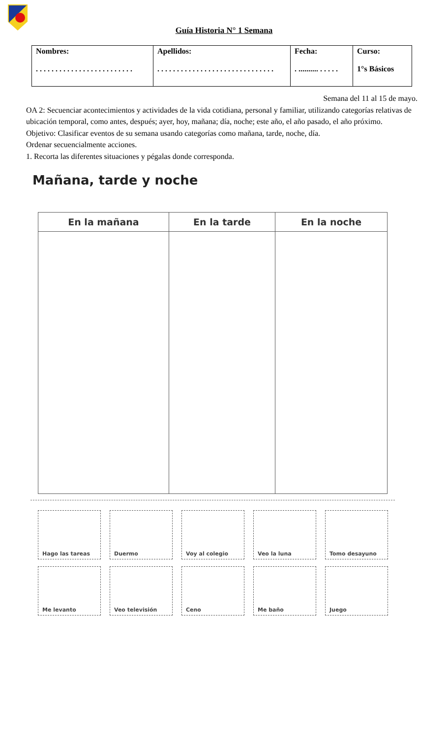Guía Historia N° 1 Semana
| Nombres: . . . . . . . . . . . . . . . . . . . . . . . . . | Apellidos: . . . . . . . . . . . . . . . . . . . . . . . . . . . . . . | Fecha: . .......... . . . . . | Curso: 1°s Básicos |
Semana del 11 al 15 de mayo.
OA 2: Secuenciar acontecimientos y actividades de la vida cotidiana, personal y familiar, utilizando categorías relativas de ubicación temporal, como antes, después; ayer, hoy, mañana; día, noche; este año, el año pasado, el año próximo.
Objetivo: Clasificar eventos de su semana usando categorías como mañana, tarde, noche, día.
Ordenar secuencialmente acciones.
1. Recorta las diferentes situaciones y pégalas donde corresponda.
Mañana, tarde y noche
| En la mañana | En la tarde | En la noche |
| --- | --- | --- |
Hago las tareas
Duermo
Voy al colegio
Veo la luna
Tomo desayuno
Me levanto
Veo televisión
Ceno
Me baño
Juego